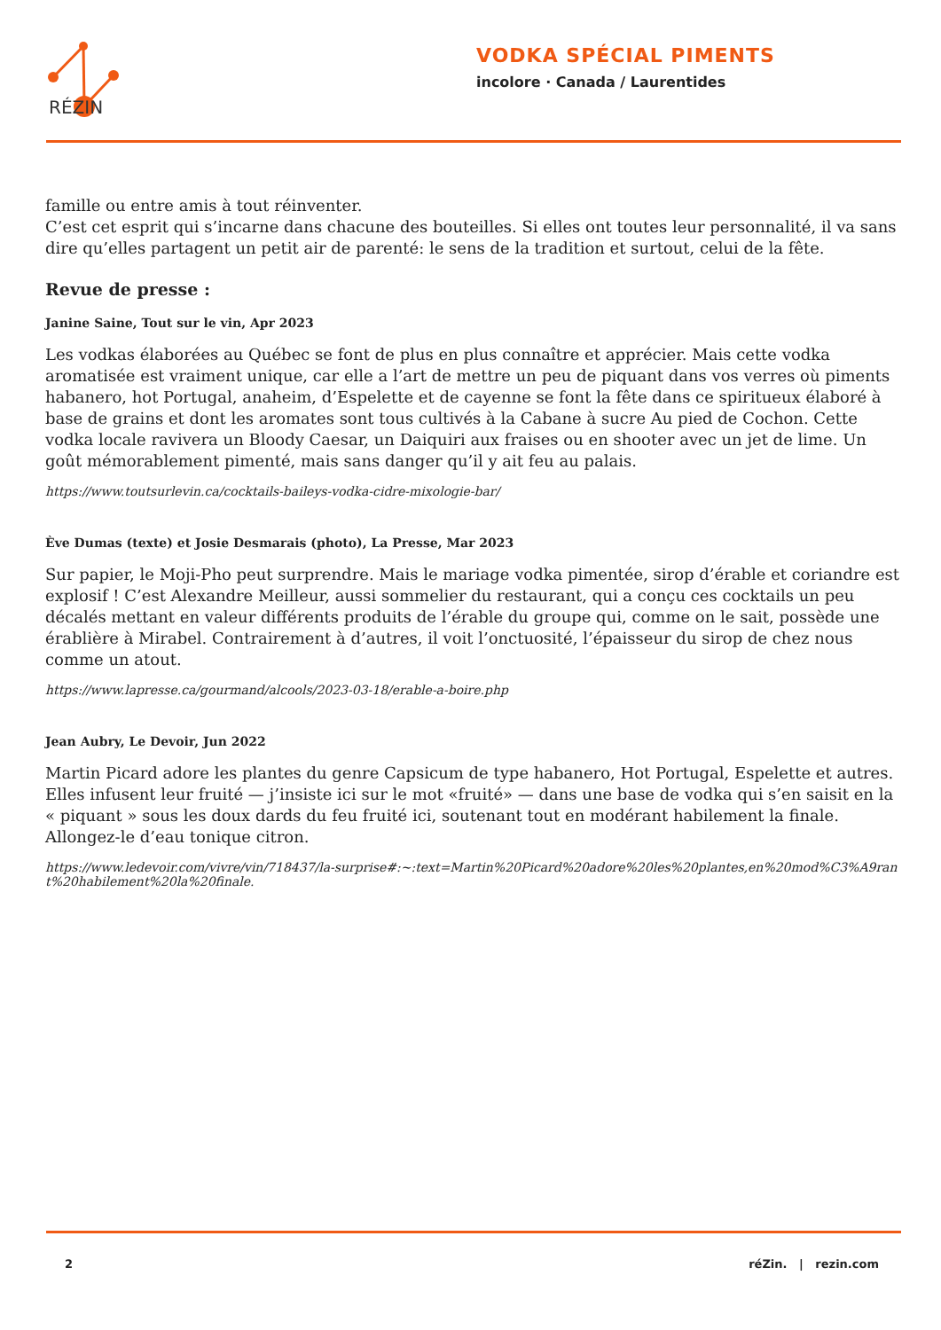RÉZIN
VODKA SPÉCIAL PIMENTS
incolore · Canada / Laurentides
famille ou entre amis à tout réinventer.
C’est cet esprit qui s’incarne dans chacune des bouteilles. Si elles ont toutes leur personnalité, il va sans dire qu’elles partagent un petit air de parenté: le sens de la tradition et surtout, celui de la fête.
Revue de presse :
Janine Saine, Tout sur le vin, Apr 2023
Les vodkas élaborées au Québec se font de plus en plus connaître et apprécier. Mais cette vodka aromatisée est vraiment unique, car elle a l’art de mettre un peu de piquant dans vos verres où piments habanero, hot Portugal, anaheim, d’Espelette et de cayenne se font la fête dans ce spiritueux élaboré à base de grains et dont les aromates sont tous cultivés à la Cabane à sucre Au pied de Cochon. Cette vodka locale ravivera un Bloody Caesar, un Daiquiri aux fraises ou en shooter avec un jet de lime. Un goût mémorablement pimenté, mais sans danger qu’il y ait feu au palais.
https://www.toutsurlevin.ca/cocktails-baileys-vodka-cidre-mixologie-bar/
Ève Dumas (texte) et Josie Desmarais (photo), La Presse, Mar 2023
Sur papier, le Moji-Pho peut surprendre. Mais le mariage vodka pimentée, sirop d’érable et coriandre est explosif ! C’est Alexandre Meilleur, aussi sommelier du restaurant, qui a conçu ces cocktails un peu décalés mettant en valeur différents produits de l’érable du groupe qui, comme on le sait, possède une érablière à Mirabel. Contrairement à d’autres, il voit l’onctuosité, l’épaisseur du sirop de chez nous comme un atout.
https://www.lapresse.ca/gourmand/alcools/2023-03-18/erable-a-boire.php
Jean Aubry, Le Devoir, Jun 2022
Martin Picard adore les plantes du genre Capsicum de type habanero, Hot Portugal, Espelette et autres. Elles infusent leur fruité — j’insiste ici sur le mot «fruité» — dans une base de vodka qui s’en saisit en la « piquant » sous les doux dards du feu fruité ici, soutenant tout en modérant habilement la finale. Allongez-le d’eau tonique citron.
https://www.ledevoir.com/vivre/vin/718437/la-surprise#:~:text=Martin%20Picard%20adore%20les%20plantes,en%20mod%C3%A9rant%20habilement%20la%20finale.
2 réZin. | rezin.com